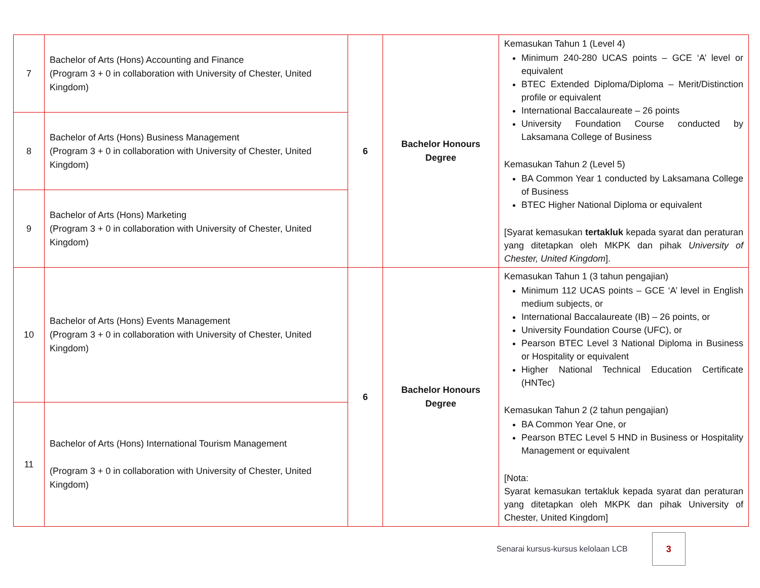| 7 | Bachelor of Arts (Hons) Accounting and Finance (Program 3 + 0 in collaboration with University of Chester, United Kingdom) | 6 | Bachelor Honours Degree | Kemasukan Tahun 1 (Level 4) Minimum 240-280 UCAS points – GCE ‘A’ level or equivalent BTEC Extended Diploma/Diploma – Merit/Distinction profile or equivalent International Baccalaureate – 26 points University Foundation Course conducted by Laksamana College of Business Kemasukan Tahun 2 (Level 5) BA Common Year 1 conducted by Laksamana College of Business BTEC Higher National Diploma or equivalent [Syarat kemasukan tertakluk kepada syarat dan peraturan yang ditetapkan oleh MKPK dan pihak University of Chester, United Kingdom ]. |
| 8 | Bachelor of Arts (Hons) Business Management (Program 3 + 0 in collaboration with University of Chester, United Kingdom) | | | |
| 9 | Bachelor of Arts (Hons) Marketing (Program 3 + 0 in collaboration with University of Chester, United Kingdom) | | | |
| 10 | Bachelor of Arts (Hons) Events Management (Program 3 + 0 in collaboration with University of Chester, United Kingdom) | 6 | Bachelor Honours Degree | Kemasukan Tahun 1 (3 tahun pengajian) Minimum 112 UCAS points – GCE ‘A’ level in English medium subjects, or International Baccalaureate (IB) – 26 points, or University Foundation Course (UFC), or Pearson BTEC Level 3 National Diploma in Business or Hospitality or equivalent Higher National Technical Education Certificate (HNTec) Kemasukan Tahun 2 (2 tahun pengajian) BA Common Year One, or Pearson BTEC Level 5 HND in Business or Hospitality Management or equivalent [Nota: Syarat kemasukan tertakluk kepada syarat dan peraturan yang ditetapkan oleh MKPK dan pihak University of Chester, United Kingdom] |
| 11 | Bachelor of Arts (Hons) International Tourism Management (Program 3 + 0 in collaboration with University of Chester, United Kingdom) | | | |
Senarai kursus-kursus kelolaan LCB
3